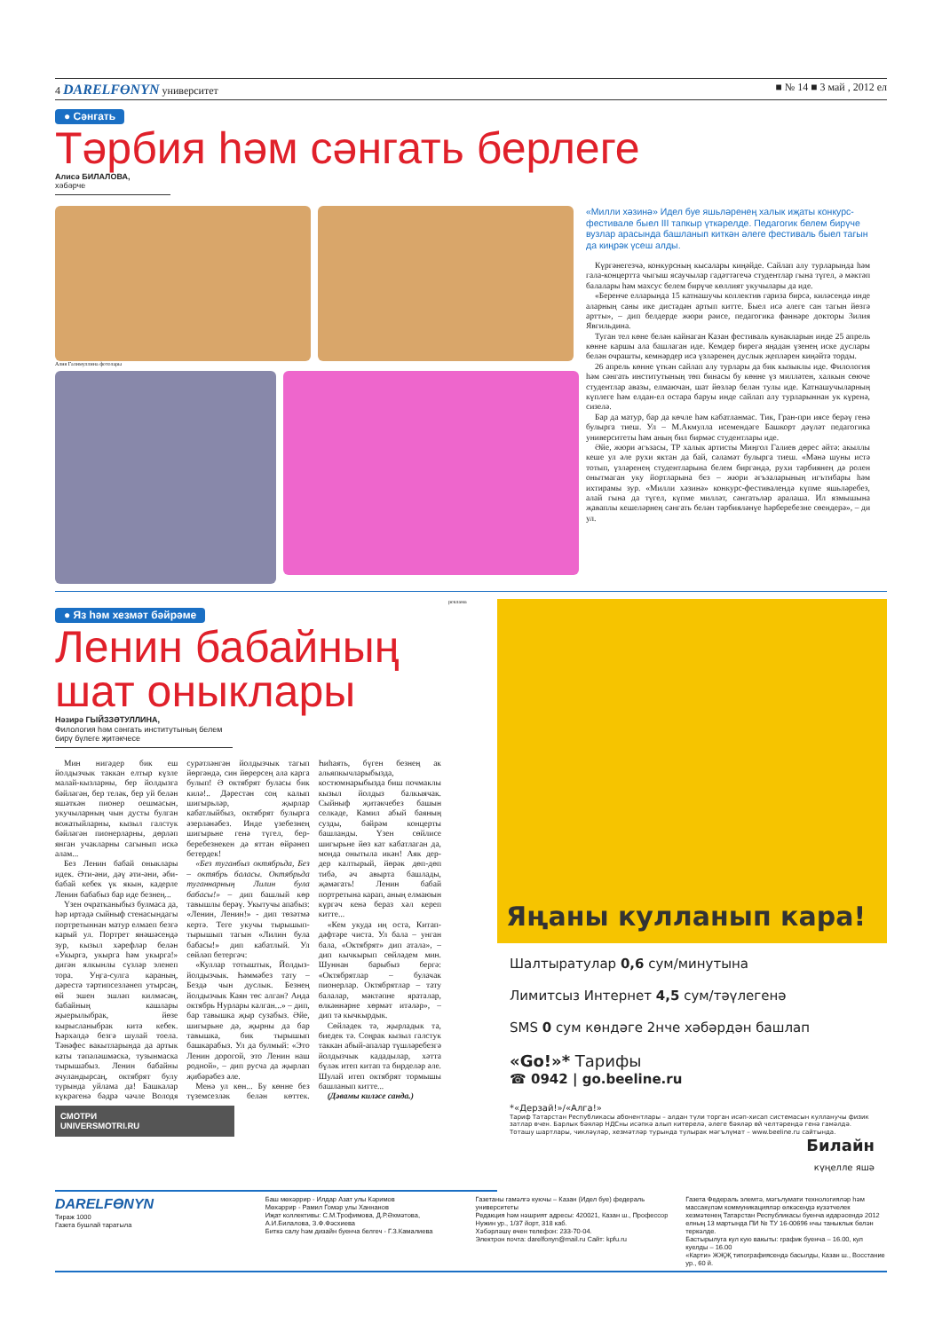4 DARELFӨNYN университет ■ № 14 ■ 3 май , 2012 ел
● Сәнгать
Тәрбия һәм сәнгать берлеге
Алисә БИЛАЛОВА,
хәбәрче
Алия Галимуллина фотолары
«Милли хәзинә» Идел буе яшьләренең халык иҗаты конкурс-фестивале быел III тапкыр үткәрелде. Педагогик белем бирүче вузлар арасында башланып киткән әлеге фестиваль быел тагын да киңрәк үсеш алды.
Күргәнегезчә, конкурсның кысалары киңәйде. Сайлап алу турларында һәм гала-концертта чыгыш ясаучылар гадәттәгечә студентлар гына түгел, ә мәктәп балалары һәм махсус белем бирүче көллият укучылары да иде.
«Беренче елларында 15 катнашучы коллектив гариза бирсә, киләсендә инде аларның саны ике дистәдән артып китте. Быел исә әлеге сан тагын йөзгә артты», – дип белдерде жюри рәисе, педагогика фәннәре докторы Зилия Явгильдина.
Туган тел көне белән кайнаган Казан фестиваль кунакларын инде 25 апрель көнне каршы ала башлаган иде. Кемдер бирегә яңадан үзенең иске дуслары белән очрашты, кемнәрдер исә үзләренең дуслык җепләрен киңәйтә торды.
26 апрель көнне үткән сайлап алу турлары да бик кызыклы иде. Филология һәм сәнгать институтының төп бинасы бу көнне үз милләтен, халкын сөюче студентлар авазы, елмаючан, шат йөзләр белән тулы иде. Катнашучыларның күплеге һәм елдан-ел остара баруы инде сайлап алу турларыннан ук күренә, сизелә.
Бар да матур, бар да көчле һәм кабатланмас. Тик, Гран-при иясе берәү генә булырга тиеш. Ул – М.Акмулла исемендәге Башкорт дәүләт педагогика университеты һәм аның бил бирмәс студентлары иде.
Әйе, жюри әгъзасы, ТР халык артисты Миңгол Галиев дөрес әйтә: акыллы кеше ул әле рухи яктан да бай, сәламәт булырга тиеш. «Мәнә шуны истә тотып, үзләренең студентларына белем биргәндә, рухи тәрбиянең дә ролен онытмаган уку йортларына без – жюри әгъзаларының игътибары һәм ихтирамы зур. «Милли хәзинә» конкурс-фестивалендә күпме яшьләребез, алай гына да түгел, күпме милләт, сәнгатьләр аралаша. Ил язмышына җаваплы кешеләрнең сәнгать белән тәрбияләнүе һәрберебезне сөендерә», – ди ул.
● Яз һәм хезмәт бәйрәме
Ленин бабайның
шат оныклары
Нәзирә ГЫЙЗЗӘТУЛЛИНА,
Филология һәм сәнгать институтының белем бирү бүлеге җитәкчесе
Мин нигәдер бик еш йолдызчык таккан елтыр күзле малай-кызларны, бер йолдызга бәйләгән, бер теләк, бер уй белән яшәткән пионер оешмасын, укучыларның чын дусты булган вожатыйларны, кызыл галстук бәйләгән пионерларны, дөрләп янган учакларны сагынып искә алам...
Без Ленин бабай оныклары идек. Әти-әни, дәү әти-әни, әби-бабай кебек үк якын, кадерле Ленин бабабыз бар иде безнең...
Үзен очратканыбыз булмаса да, һәр иртәдә сыйныф стенасындагы портретыннан матур елмаеп безгә карый ул. Портрет янәшәсендә зур, кызыл хәрефләр белән «Укырга, укырга һәм укырга!» дигән ялкынлы сүзләр эленеп тора. Уңга-сулга караның, дәрестә тәртипсезләнеп утырсаң, өй эшен эшләп килмәсәң, бабайның кашлары җыерылыбрак, йөзе кырысланыбрак китә кебек. Һәрхәлдә безгә шулай тоела. Тәнәфес вакытларында да артык каты тәпәләшмәскә, тузынмаска тырышабыз. Ленин бабайны ачуландырсаң, октябрят булу турында уйлама да! Башкалар күкрәгенә бәдрә чәчле Володя сурәтләнгән йолдызчык тагып йөргәндә, син йөрерсең ала карга булып! Ә октябрят буласы бик килә!.. Дәрестән соң калып шигырьләр, җырлар кабатлыйбыз, октябрят булырга әзерләнәбез. Инде үзебезнең шигырьне генә түгел, бер-беребезнекен дә яттан өйрәнеп бетердек!
«Без туганбыз октябрьда, Без – октябрь баласы. Октябрьда туганнарның Лилин була бабасы!» – дип башлый көр тавышлы берәү. Укытучы апабыз: «Ленин, Ленин!» - дип төзәтмә кертә. Теге укучы тырышып-тырышып тагын «Лилин була бабасы!» дип кабатлый. Ул сөйләп бетергәч:
«Куллар тотыштык, Йолдыз-йолдызчык. Һәммәбез тату – Бездә чын дуслык. Безнең йолдызчык Каян төс алган? Анда октябрь Нурлары калган...» – дип, бар тавышка җыр сузабыз. Әйе, шигырьне дә, җырны да бар тавышка, бик тырышып башкарабыз. Ул да булмый: «Это Ленин дорогой, это Ленин наш родной», – дип русча да җырлап җибәрәбез әле.
Менә ул көн... Бу көнне без түземсезләк белән көттек. Һиһаять, бүген безнең ак альяпкычларыбызда, костюмнарыбызда биш почмаклы кызыл йолдыз балкыячак. Сыйныф җитәкчебез башын селкәде, Камил абый баяның сузды, бәйрәм концерты башланды. Үзен сөйлисе шигырьне йөз кат кабатлаган да, монда онытыла икән! Аяк дер-дер калтырый, йөрәк дөп-дөп тибә, әч авырта башлады, җәмәгать! Ленин бабай портретына карап, аның елмаюын күргәч кенә бераз хәл кереп китте...
«Кем укуда иң оста, Китап-дәфтәре чиста. Ул бала – унган бала, «Октябрят» дип атала», – дип кычкырып сөйләдем мин. Шуннан барыбыз бергә: «Октябрятлар – булачак пионерлар. Октябрятлар – тату балалар, мәктәпне яраталар, өлкәннәрне хөрмәт итәләр», – дип тә кычкырдык.
Сөйләдек тә, җырладык та, биедек тә. Соңрак кызыл галстук таккан абый-апалар түшләребезгә йолдызчык кададылар, хәтта бүләк итеп китап та бирделәр әле. Шулай итеп октябрят тормышы башланып китте...
(Дәвамы киләсе санда.)
СМОТРИ
UNIVERSMOTRI.RU
реклама
Яңаны кулланып кара!
Шалтыратулар 0,6 сум/минутына
Лимитсыз Интернет 4,5 сум/тәүлегенә
SMS 0 сум көндәге 2нче хәбәрдән башлап
«Go!»* Тарифы
☎ 0942 | go.beeline.ru
*«Дерзай!»/«Алга!»
Тариф Татарстан Республикасы абонентлары – алдан түли торган исәп-хисап системасын кулланучы физик затлар өчен. Барлык бәяләр НДСны исәпкә алып китерелә, әлеге бәяләр өй челтәрендә генә гамәлдә. Тоташу шартлары, чикләүләр, хезмәтләр турында тулырак мәгълүмат – www.beeline.ru сайтында.
Билайн
күңелле яшә
DARELFӨNYN
Тираж 1000
Газета бушлай таратыла
Баш мөхәррир - Илдар Азат улы Кәримов
Мөхәррир - Рамил Гомәр улы Ханнанов
Иҗат коллективы: С.М.Трофимова, Д.Р.Әхмәтова, А.И.Билалова, З.Ф.Фәсхиева
Биткә салу һәм дизайн буенча белгеч - Г.З.Камалиева
Газетаны гамәлгә куючы – Казан (Идел буе) федераль университеты
Редакция һәм нәшрият адресы: 420021, Казан ш., Профессор Нужин ур., 1/37 йорт, 318 каб.
Хәбәрләшү өчен телефон: 233-70-04.
Электрон почта: darelfonyn@mail.ru Сайт: kpfu.ru
Газета Федераль элемтә, мәгълумати технологияләр һәм массакүләм коммуникацияләр өлкәсендә күзәтчелек хезмәтенең Татарстан Республикасы буенча идарәсендә 2012 елның 13 мартында ПИ № ТУ 16-00696 нчы таныклык белән теркәлде.
Бастырылуга кул кую вакыты: график буенча – 16.00, кул куелды – 16.00
«Карти» ЖҖҖ типографиясендә басылды, Казан ш., Восстание ур., 60 й.